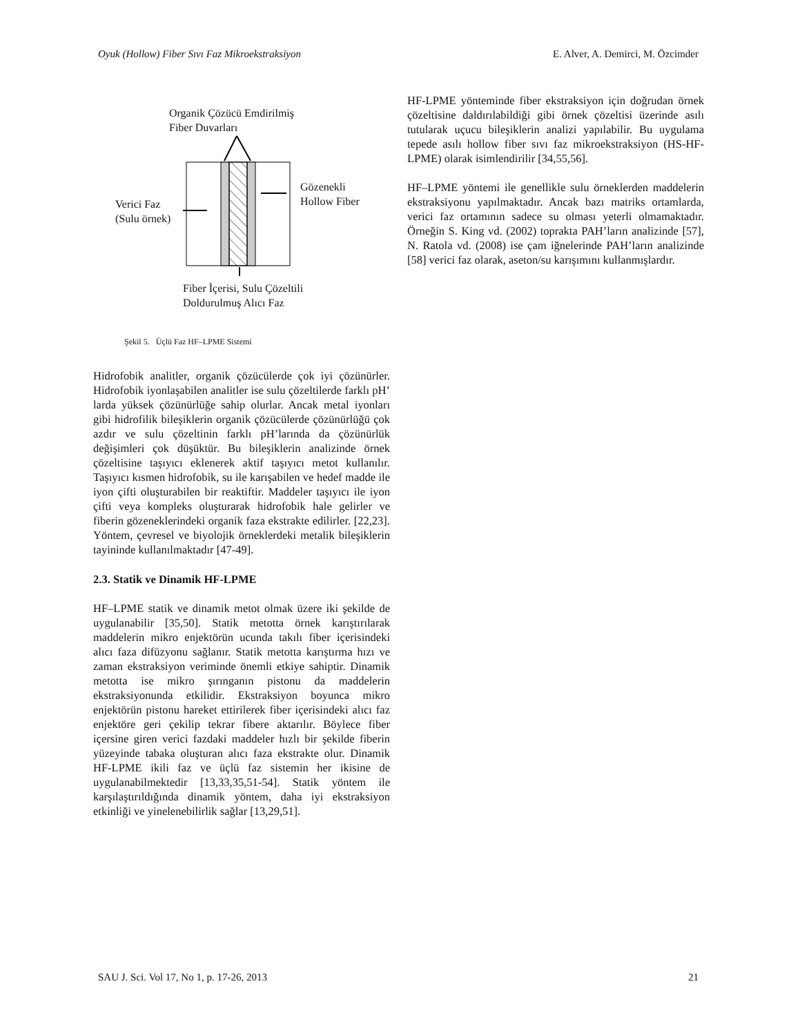Oyuk (Hollow) Fiber Sıvı Faz Mikroekstraksiyon E. Alver, A. Demirci, M. Özcimder
Organik Çözücü Emdirilmiş
Fiber Duvarları
Gözenekli
Hollow Fiber
Verici Faz
(Sulu örnek)
Fiber İçerisi, Sulu Çözeltili
Doldurulmuş Alıcı Faz
Şekil 5. Üçlü Faz HF–LPME Sistemi
Hidrofobik analitler, organik çözücülerde çok iyi çözünürler. Hidrofobik iyonlaşabilen analitler ise sulu çözeltilerde farklı pH’ larda yüksek çözünürlüğe sahip olurlar. Ancak metal iyonları gibi hidrofilik bileşiklerin organik çözücülerde çözünürlüğü çok azdır ve sulu çözeltinin farklı pH’larında da çözünürlük değişimleri çok düşüktür. Bu bileşiklerin analizinde örnek çözeltisine taşıyıcı eklenerek aktif taşıyıcı metot kullanılır. Taşıyıcı kısmen hidrofobik, su ile karışabilen ve hedef madde ile iyon çifti oluşturabilen bir reaktiftir. Maddeler taşıyıcı ile iyon çifti veya kompleks oluşturarak hidrofobik hale gelirler ve fiberin gözeneklerindeki organik faza ekstrakte edilirler. [22,23]. Yöntem, çevresel ve biyolojik örneklerdeki metalik bileşiklerin tayininde kullanılmaktadır [47-49].
2.3. Statik ve Dinamik HF-LPME
HF–LPME statik ve dinamik metot olmak üzere iki şekilde de uygulanabilir [35,50]. Statik metotta örnek karıştırılarak maddelerin mikro enjektörün ucunda takılı fiber içerisindeki alıcı faza difüzyonu sağlanır. Statik metotta karıştırma hızı ve zaman ekstraksiyon veriminde önemli etkiye sahiptir. Dinamik metotta ise mikro şırınganın pistonu da maddelerin ekstraksiyonunda etkilidir. Ekstraksiyon boyunca mikro enjektörün pistonu hareket ettirilerek fiber içerisindeki alıcı faz enjektöre geri çekilip tekrar fibere aktarılır. Böylece fiber içersine giren verici fazdaki maddeler hızlı bir şekilde fiberin yüzeyinde tabaka oluşturan alıcı faza ekstrakte olur. Dinamik HF-LPME ikili faz ve üçlü faz sistemin her ikisine de uygulanabilmektedir [13,33,35,51-54]. Statik yöntem ile karşılaştırıldığında dinamik yöntem, daha iyi ekstraksiyon etkinliği ve yinelenebilirlik sağlar [13,29,51].
HF-LPME yönteminde fiber ekstraksiyon için doğrudan örnek çözeltisine daldırılabildiği gibi örnek çözeltisi üzerinde asılı tutularak uçucu bileşiklerin analizi yapılabilir. Bu uygulama tepede asılı hollow fiber sıvı faz mikroekstraksiyon (HS-HF-LPME) olarak isimlendirilir [34,55,56].
HF–LPME yöntemi ile genellikle sulu örneklerden maddelerin ekstraksiyonu yapılmaktadır. Ancak bazı matriks ortamlarda, verici faz ortamının sadece su olması yeterli olmamaktadır. Örneğin S. King vd. (2002) toprakta PAH’ların analizinde [57], N. Ratola vd. (2008) ise çam iğnelerinde PAH’ların analizinde [58] verici faz olarak, aseton/su karışımını kullanmışlardır.
SAU J. Sci. Vol 17, No 1, p. 17-26, 2013 21